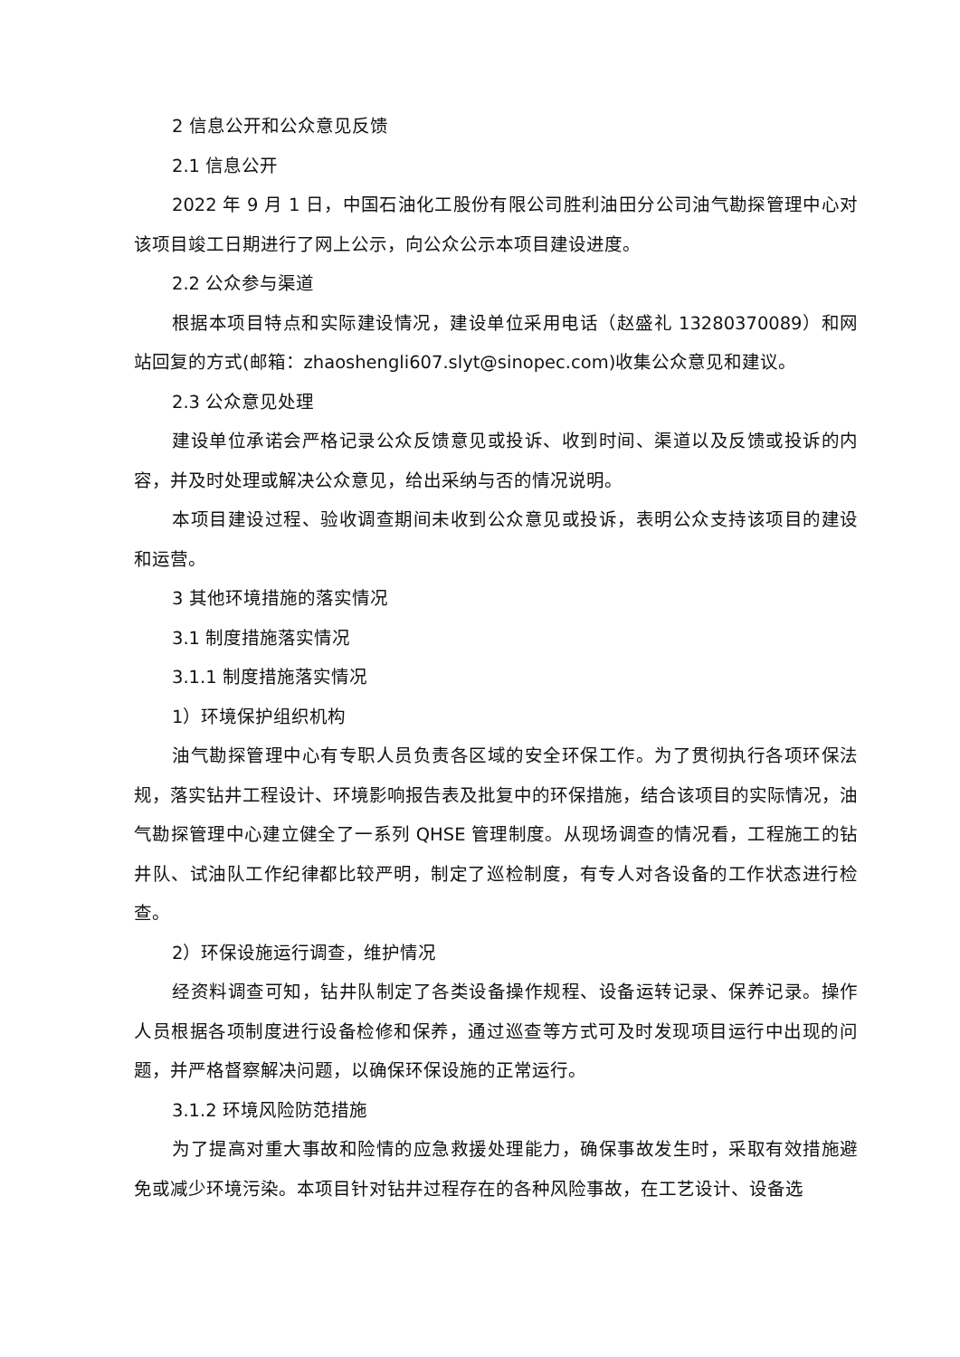2 信息公开和公众意见反馈
2.1 信息公开
2022 年 9 月 1 日，中国石油化工股份有限公司胜利油田分公司油气勘探管理中心对该项目竣工日期进行了网上公示，向公众公示本项目建设进度。
2.2 公众参与渠道
根据本项目特点和实际建设情况，建设单位采用电话（赵盛礼 13280370089）和网站回复的方式(邮箱：zhaoshengli607.slyt@sinopec.com)收集公众意见和建议。
2.3 公众意见处理
建设单位承诺会严格记录公众反馈意见或投诉、收到时间、渠道以及反馈或投诉的内容，并及时处理或解决公众意见，给出采纳与否的情况说明。
本项目建设过程、验收调查期间未收到公众意见或投诉，表明公众支持该项目的建设和运营。
3 其他环境措施的落实情况
3.1 制度措施落实情况
3.1.1 制度措施落实情况
1）环境保护组织机构
油气勘探管理中心有专职人员负责各区域的安全环保工作。为了贯彻执行各项环保法规，落实钻井工程设计、环境影响报告表及批复中的环保措施，结合该项目的实际情况，油气勘探管理中心建立健全了一系列 QHSE 管理制度。从现场调查的情况看，工程施工的钻井队、试油队工作纪律都比较严明，制定了巡检制度，有专人对各设备的工作状态进行检查。
2）环保设施运行调查，维护情况
经资料调查可知，钻井队制定了各类设备操作规程、设备运转记录、保养记录。操作人员根据各项制度进行设备检修和保养，通过巡查等方式可及时发现项目运行中出现的问题，并严格督察解决问题，以确保环保设施的正常运行。
3.1.2 环境风险防范措施
为了提高对重大事故和险情的应急救援处理能力，确保事故发生时，采取有效措施避免或减少环境污染。本项目针对钻井过程存在的各种风险事故，在工艺设计、设备选